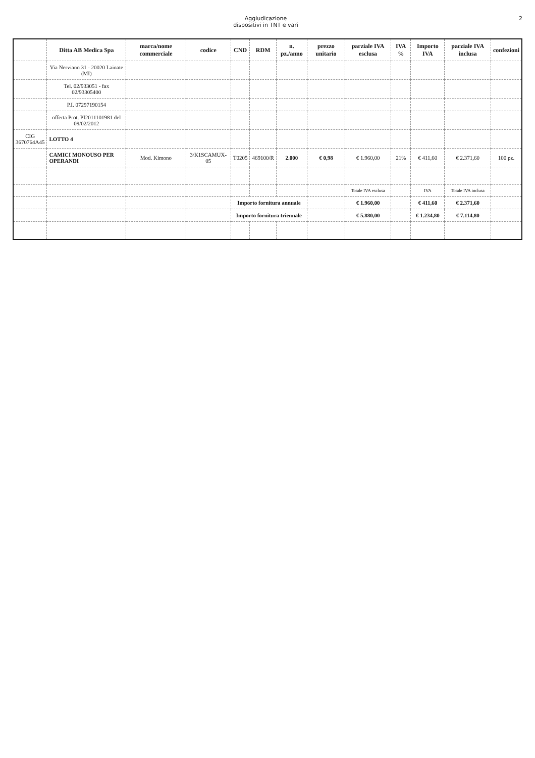Aggiudicazione
dispositivi in TNT e vari
2
| | Ditta AB Medica Spa | marca/nome commerciale | codice | CND | RDM | n. pz./anno | prezzo unitario | parziale IVA esclusa | IVA % | Importo IVA | parziale IVA inclusa | confezioni |
| --- | --- | --- | --- | --- | --- | --- | --- | --- | --- | --- | --- | --- |
| | Via Nerviano 31 - 20020 Lainate (MI) | | | | | | | | | | | |
| | Tel. 02/933051 - fax 02/93305400 | | | | | | | | | | | |
| | P.I. 07297190154 | | | | | | | | | | | |
| | offerta Prot. PI2011101981 del 09/02/2012 | | | | | | | | | | | |
| CIG 3670764A45 | LOTTO 4 | | | | | | | | | | | |
| | CAMICI MONOUSO PER OPERANDI | Mod. Kimono | 3/K1SCAMUX-05 | T0205 | 469100/R | 2.000 | € 0,98 | € 1.960,00 | 21% | € 411,60 | € 2.371,60 | 100 pz. |
| | | | | | | | | Totale IVA esclusa | | IVA | Totale IVA inclusa | |
| | | | | Importo fornitura annuale | | | | € 1.960,00 | | € 411,60 | € 2.371,60 | |
| | | | | Importo fornitura triennale | | | | € 5.880,00 | | € 1.234,80 | € 7.114,80 | |